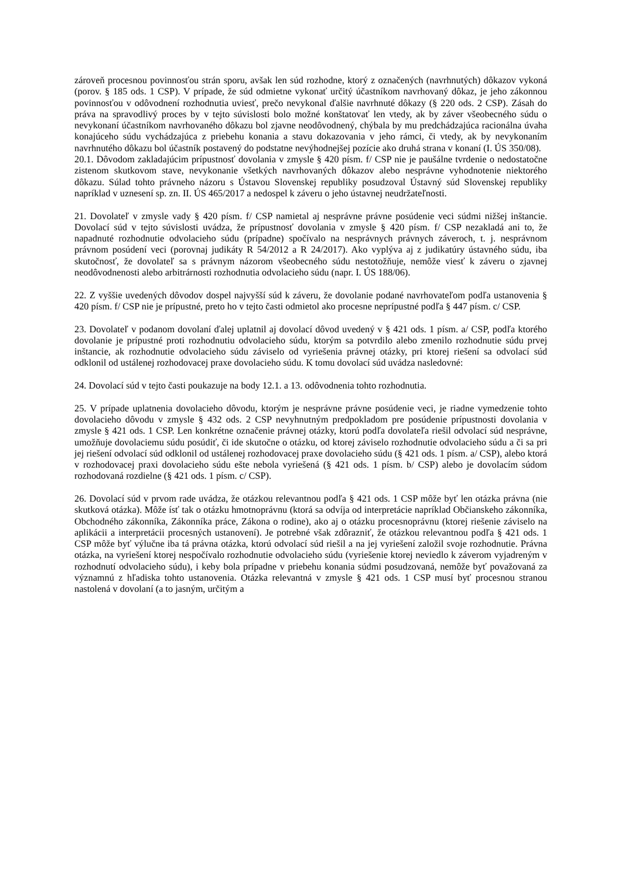zároveň procesnou povinnosťou strán sporu, avšak len súd rozhodne, ktorý z označených (navrhnutých) dôkazov vykoná (porov. § 185 ods. 1 CSP). V prípade, že súd odmietne vykonať určitý účastníkom navrhovaný dôkaz, je jeho zákonnou povinnosťou v odôvodnení rozhodnutia uviesť, prečo nevykonal ďalšie navrhnuté dôkazy (§ 220 ods. 2 CSP). Zásah do práva na spravodlivý proces by v tejto súvislosti bolo možné konštatovať len vtedy, ak by záver všeobecného súdu o nevykonaní účastníkom navrhovaného dôkazu bol zjavne neodôvodnený, chýbala by mu predchádzajúca racionálna úvaha konajúceho súdu vychádzajúca z priebehu konania a stavu dokazovania v jeho rámci, či vtedy, ak by nevykonaním navrhnutého dôkazu bol účastník postavený do podstatne nevýhodnejšej pozície ako druhá strana v konaní (I. ÚS 350/08).
20.1. Dôvodom zakladajúcim prípustnosť dovolania v zmysle § 420 písm. f/ CSP nie je paušálne tvrdenie o nedostatočne zistenom skutkovom stave, nevykonanie všetkých navrhovaných dôkazov alebo nesprávne vyhodnotenie niektorého dôkazu. Súlad tohto právneho názoru s Ústavou Slovenskej republiky posudzoval Ústavný súd Slovenskej republiky napríklad v uznesení sp. zn. II. ÚS 465/2017 a nedospel k záveru o jeho ústavnej neudržateľnosti.
21. Dovolateľ v zmysle vady § 420 písm. f/ CSP namietal aj nesprávne právne posúdenie veci súdmi nižšej inštancie. Dovolací súd v tejto súvislosti uvádza, že prípustnosť dovolania v zmysle § 420 písm. f/ CSP nezakladá ani to, že napadnuté rozhodnutie odvolacieho súdu (prípadne) spočívalo na nesprávnych právnych záveroch, t. j. nesprávnom právnom posúdení veci (porovnaj judikáty R 54/2012 a R 24/2017). Ako vyplýva aj z judikatúry ústavného súdu, iba skutočnosť, že dovolateľ sa s právnym názorom všeobecného súdu nestotožňuje, nemôže viesť k záveru o zjavnej neodôvodnenosti alebo arbitrárnosti rozhodnutia odvolacieho súdu (napr. I. ÚS 188/06).
22. Z vyššie uvedených dôvodov dospel najvyšší súd k záveru, že dovolanie podané navrhovateľom podľa ustanovenia § 420 písm. f/ CSP nie je prípustné, preto ho v tejto časti odmietol ako procesne neprípustné podľa § 447 písm. c/ CSP.
23. Dovolateľ v podanom dovolaní ďalej uplatnil aj dovolací dôvod uvedený v § 421 ods. 1 písm. a/ CSP, podľa ktorého dovolanie je prípustné proti rozhodnutiu odvolacieho súdu, ktorým sa potvrdilo alebo zmenilo rozhodnutie súdu prvej inštancie, ak rozhodnutie odvolacieho súdu záviselo od vyriešenia právnej otázky, pri ktorej riešení sa odvolací súd odklonil od ustálenej rozhodovacej praxe dovolacieho súdu. K tomu dovolací súd uvádza nasledovné:
24. Dovolací súd v tejto časti poukazuje na body 12.1. a 13. odôvodnenia tohto rozhodnutia.
25. V prípade uplatnenia dovolacieho dôvodu, ktorým je nesprávne právne posúdenie veci, je riadne vymedzenie tohto dovolacieho dôvodu v zmysle § 432 ods. 2 CSP nevyhnutným predpokladom pre posúdenie prípustnosti dovolania v zmysle § 421 ods. 1 CSP. Len konkrétne označenie právnej otázky, ktorú podľa dovolateľa riešil odvolací súd nesprávne, umožňuje dovolaciemu súdu posúdiť, či ide skutočne o otázku, od ktorej záviselo rozhodnutie odvolacieho súdu a či sa pri jej riešení odvolací súd odklonil od ustálenej rozhodovacej praxe dovolacieho súdu (§ 421 ods. 1 písm. a/ CSP), alebo ktorá v rozhodovacej praxi dovolacieho súdu ešte nebola vyriešená (§ 421 ods. 1 písm. b/ CSP) alebo je dovolacím súdom rozhodovaná rozdielne (§ 421 ods. 1 písm. c/ CSP).
26. Dovolací súd v prvom rade uvádza, že otázkou relevantnou podľa § 421 ods. 1 CSP môže byť len otázka právna (nie skutková otázka). Môže ísť tak o otázku hmotnoprávnu (ktorá sa odvíja od interpretácie napríklad Občianskeho zákonníka, Obchodného zákonníka, Zákonníka práce, Zákona o rodine), ako aj o otázku procesnoprávnu (ktorej riešenie záviselo na aplikácii a interpretácii procesných ustanovení). Je potrebné však zdôrazniť, že otázkou relevantnou podľa § 421 ods. 1 CSP môže byť výlučne iba tá právna otázka, ktorú odvolací súd riešil a na jej vyriešení založil svoje rozhodnutie. Právna otázka, na vyriešení ktorej nespočívalo rozhodnutie odvolacieho súdu (vyriešenie ktorej neviedlo k záverom vyjadreným v rozhodnutí odvolacieho súdu), i keby bola prípadne v priebehu konania súdmi posudzovaná, nemôže byť považovaná za významnú z hľadiska tohto ustanovenia. Otázka relevantná v zmysle § 421 ods. 1 CSP musí byť procesnou stranou nastolená v dovolaní (a to jasným, určitým a